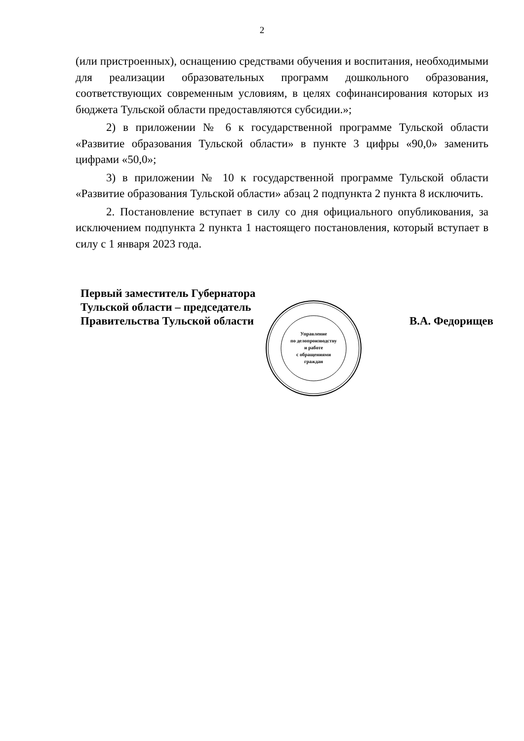2
(или пристроенных), оснащению средствами обучения и воспитания, необходимыми для реализации образовательных программ дошкольного образования, соответствующих современным условиям, в целях софинансирования которых из бюджета Тульской области предоставляются субсидии.»;
2) в приложении № 6 к государственной программе Тульской области «Развитие образования Тульской области» в пункте 3 цифры «90,0» заменить цифрами «50,0»;
3) в приложении № 10 к государственной программе Тульской области «Развитие образования Тульской области» абзац 2 подпункта 2 пункта 8 исключить.
2. Постановление вступает в силу со дня официального опубликования, за исключением подпункта 2 пункта 1 настоящего постановления, который вступает в силу с 1 января 2023 года.
Первый заместитель Губернатора
Тульской области – председатель
Правительства Тульской области
В.А. Федорищев
Управление
по делопроизводству
и работе
с обращениями
граждан